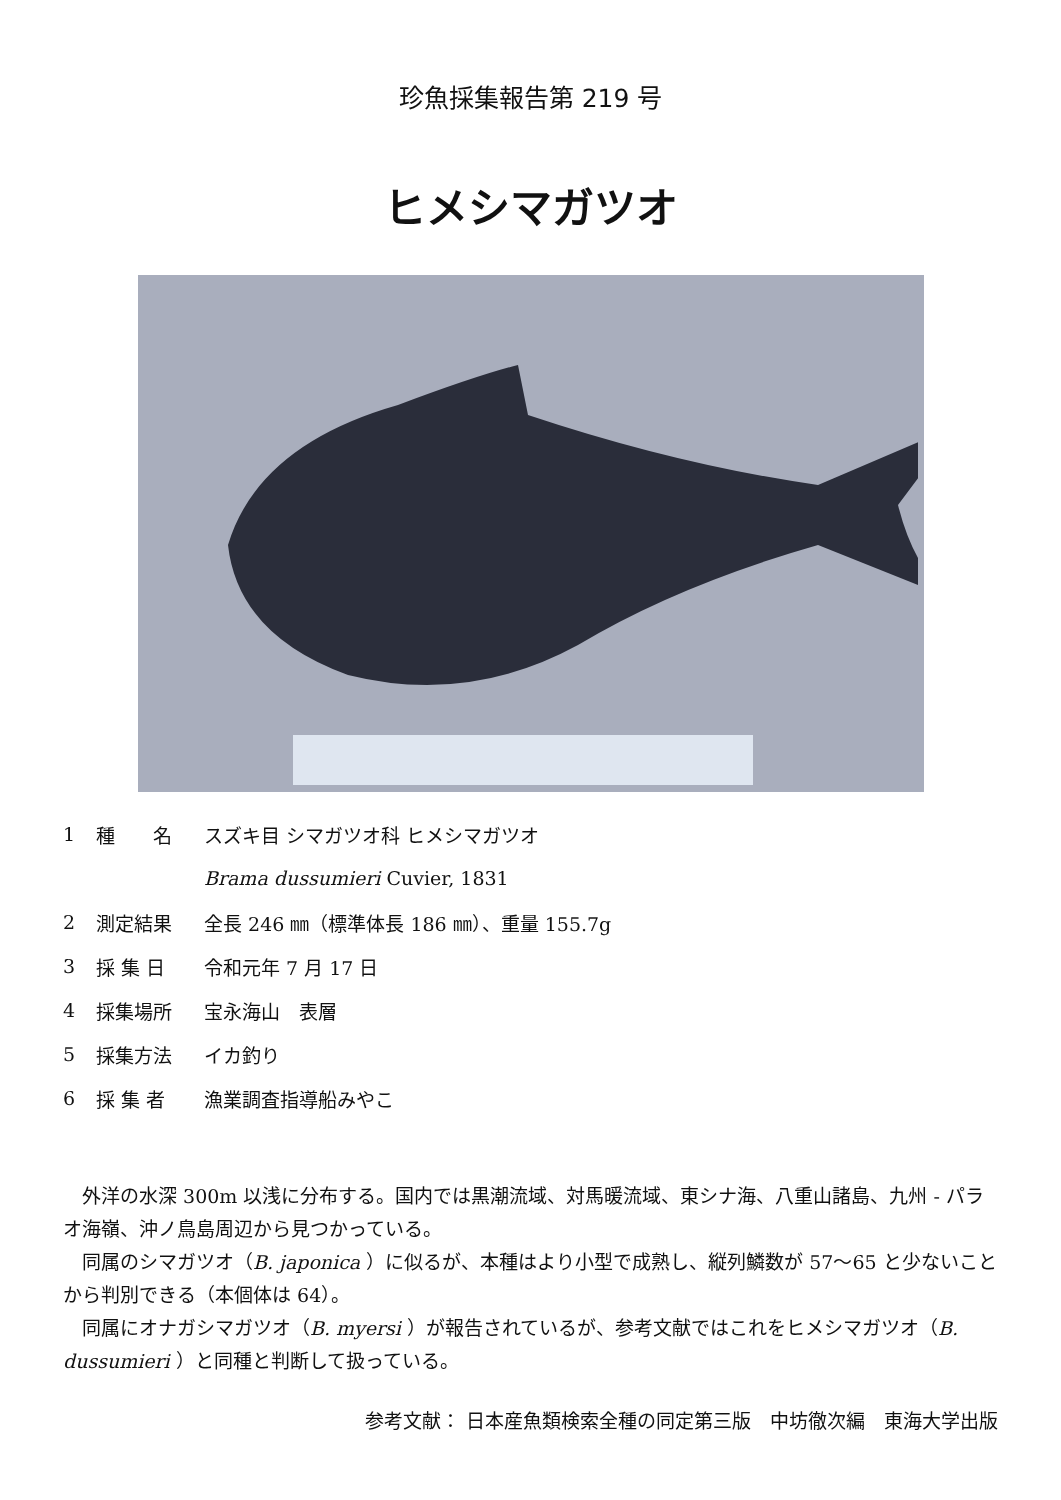珍魚採集報告第 219 号
ヒメシマガツオ
1 種　　名 スズキ目 シマガツオ科 ヒメシマガツオ
Brama dussumieri Cuvier, 1831
2 測定結果 全長 246 ㎜（標準体長 186 ㎜）、重量 155.7g
3 採 集 日 令和元年 7 月 17 日
4 採集場所 宝永海山　表層
5 採集方法 イカ釣り
6 採 集 者 漁業調査指導船みやこ
外洋の水深 300m 以浅に分布する。国内では黒潮流域、対馬暖流域、東シナ海、八重山諸島、九州 - パラオ海嶺、沖ノ鳥島周辺から見つかっている。
同属のシマガツオ（B. japonica ）に似るが、本種はより小型で成熟し、縦列鱗数が 57〜65 と少ないことから判別できる（本個体は 64）。
同属にオナガシマガツオ（B. myersi ）が報告されているが、参考文献ではこれをヒメシマガツオ（B. dussumieri ）と同種と判断して扱っている。
参考文献： 日本産魚類検索全種の同定第三版　中坊徹次編　東海大学出版